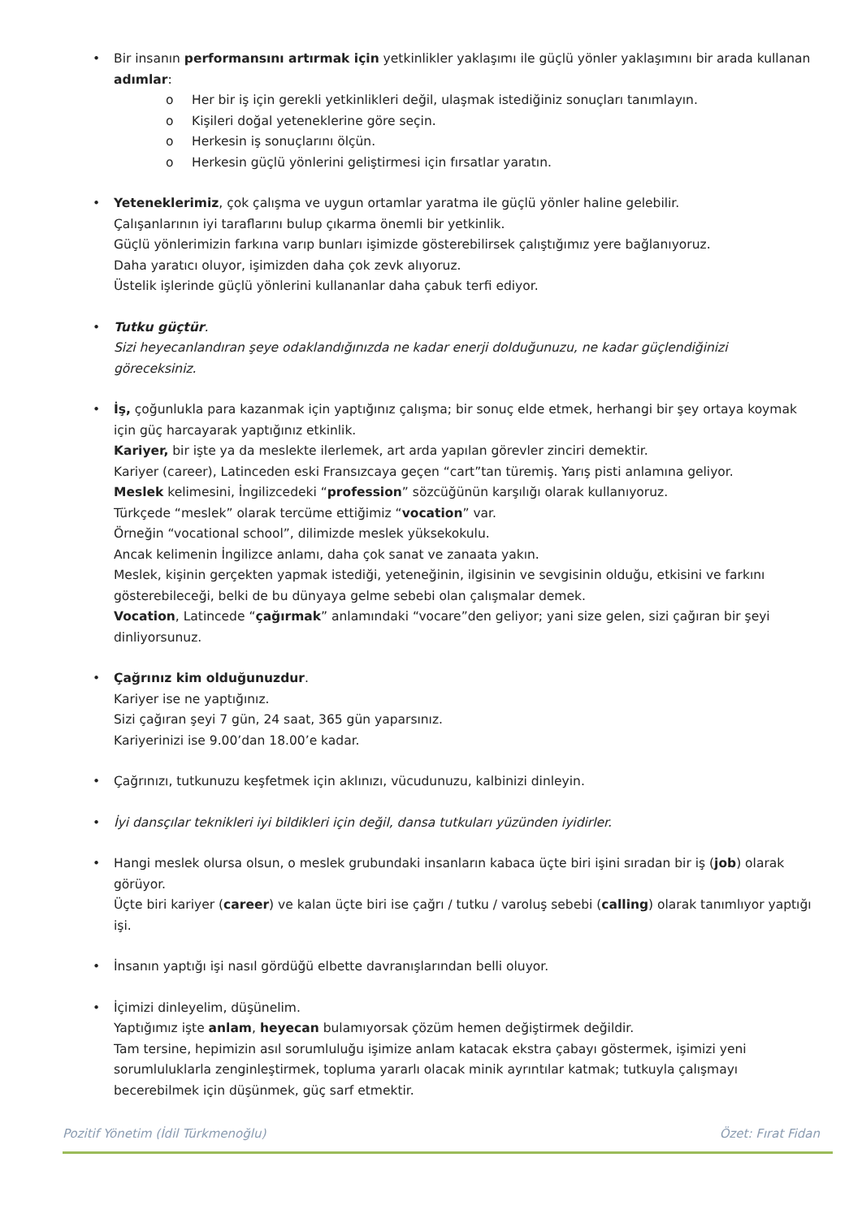• Bir insanın performansını artırmak için yetkinlikler yaklaşımı ile güçlü yönler yaklaşımını bir arada kullanan adımlar:
o Her bir iş için gerekli yetkinlikleri değil, ulaşmak istediğiniz sonuçları tanımlayın.
o Kişileri doğal yeteneklerine göre seçin.
o Herkesin iş sonuçlarını ölçün.
o Herkesin güçlü yönlerini geliştirmesi için fırsatlar yaratın.
• Yeteneklerimiz, çok çalışma ve uygun ortamlar yaratma ile güçlü yönler haline gelebilir.
Çalışanlarının iyi taraflarını bulup çıkarma önemli bir yetkinlik.
Güçlü yönlerimizin farkına varıp bunları işimizde gösterebilirsek çalıştığımız yere bağlanıyoruz.
Daha yaratıcı oluyor, işimizden daha çok zevk alıyoruz.
Üstelik işlerinde güçlü yönlerini kullananlar daha çabuk terfi ediyor.
• Tutku güçtür.
Sizi heyecanlandıran şeye odaklandığınızda ne kadar enerji dolduğunuzu, ne kadar güçlendiğinizi göreceksiniz.
• İş, çoğunlukla para kazanmak için yaptığınız çalışma; bir sonuç elde etmek, herhangi bir şey ortaya koymak için güç harcayarak yaptığınız etkinlik.
Kariyer, bir işte ya da meslekte ilerlemek, art arda yapılan görevler zinciri demektir.
Kariyer (career), Latinceden eski Fransızcaya geçen “cart”tan türemiş. Yarış pisti anlamına geliyor.
Meslek kelimesini, İngilizcedeki “profession” sözcüğünün karşılığı olarak kullanıyoruz.
Türkçede “meslek” olarak tercüme ettiğimiz “vocation” var.
Örneğin “vocational school”, dilimizde meslek yüksekokulu.
Ancak kelimenin İngilizce anlamı, daha çok sanat ve zanaata yakın.
Meslek, kişinin gerçekten yapmak istediği, yeteneğinin, ilgisinin ve sevgisinin olduğu, etkisini ve farkını gösterebileceği, belki de bu dünyaya gelme sebebi olan çalışmalar demek.
Vocation, Latincede “çağırmak” anlamındaki “vocare”den geliyor; yani size gelen, sizi çağıran bir şeyi dinliyorsunuz.
• Çağrınız kim olduğunuzdur.
Kariyer ise ne yaptığınız.
Sizi çağıran şeyi 7 gün, 24 saat, 365 gün yaparsınız.
Kariyerinizi ise 9.00’dan 18.00’e kadar.
• Çağrınızı, tutkunuzu keşfetmek için aklınızı, vücudunuzu, kalbinizi dinleyin.
• İyi dansçılar teknikleri iyi bildikleri için değil, dansa tutkuları yüzünden iyidirler.
• Hangi meslek olursa olsun, o meslek grubundaki insanların kabaca üçte biri işini sıradan bir iş (job) olarak görüyor.
Üçte biri kariyer (career) ve kalan üçte biri ise çağrı / tutku / varoluş sebebi (calling) olarak tanımlıyor yaptığı işi.
• İnsanın yaptığı işi nasıl gördüğü elbette davranışlarından belli oluyor.
• İçimizi dinleyelim, düşünelim.
Yaptığımız işte anlam, heyecan bulamıyorsak çözüm hemen değiştirmek değildir.
Tam tersine, hepimizin asıl sorumluluğu işimize anlam katacak ekstra çabayı göstermek, işimizi yeni sorumluluklarla zenginleştirmek, topluma yararlı olacak minik ayrıntılar katmak; tutkuyla çalışmayı becerebilmek için düşünmek, güç sarf etmektir.
Pozitif Yönetim (İdil Türkmenoğlu) Özet: Fırat Fidan